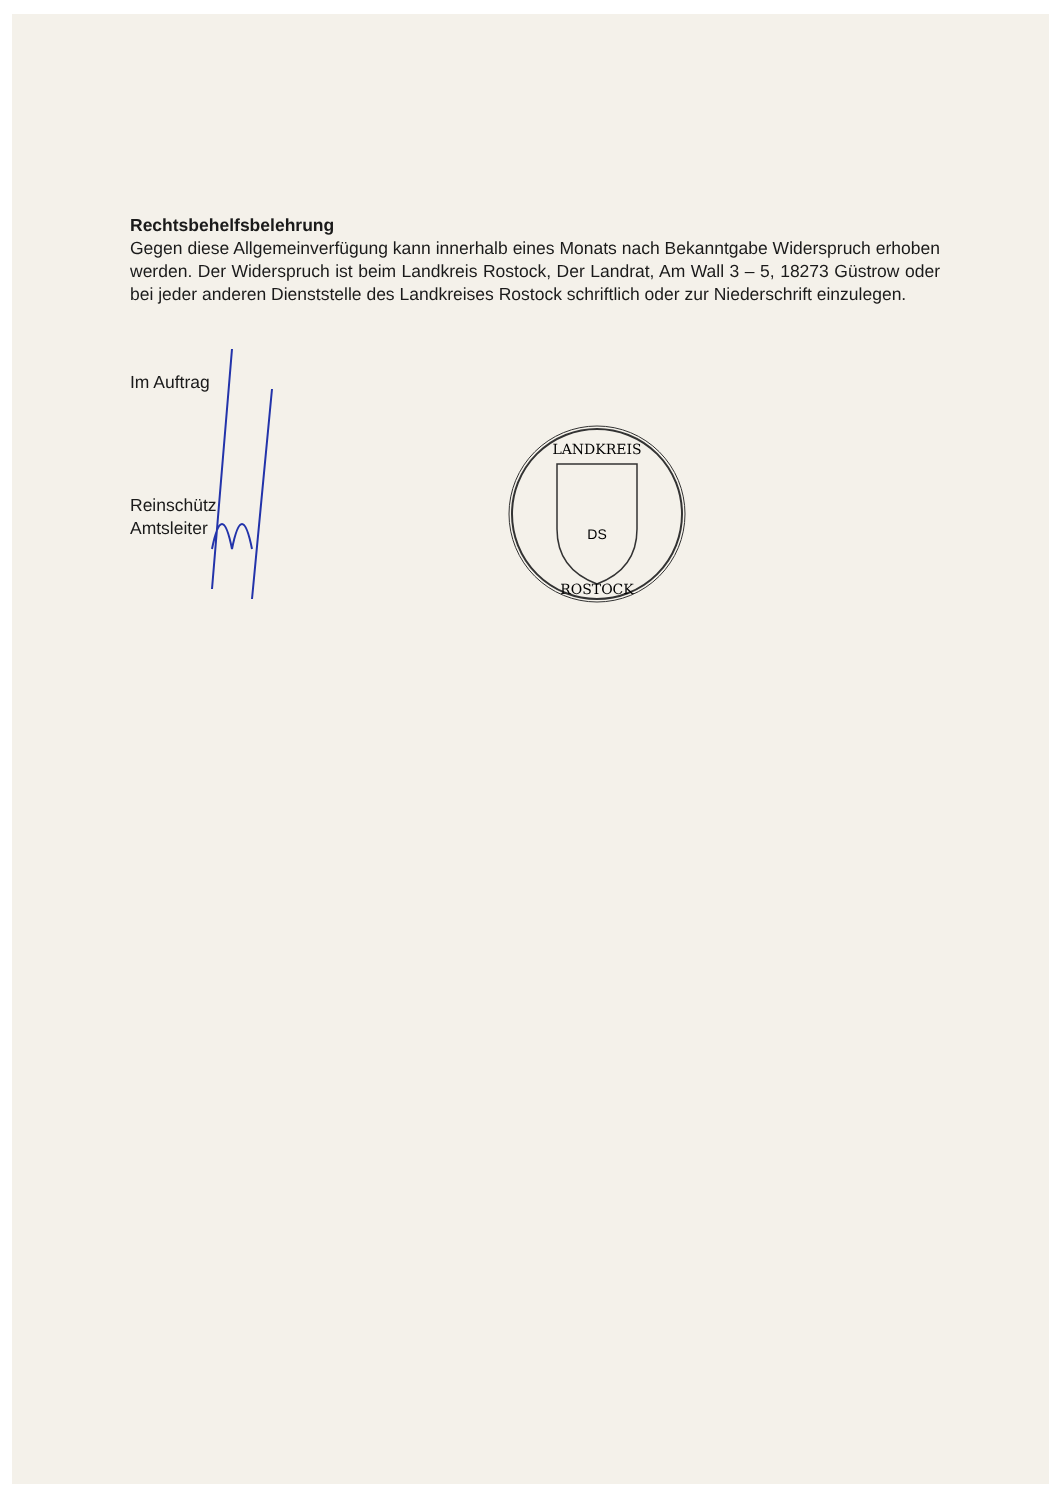Rechtsbehelfsbelehrung
Gegen diese Allgemeinverfügung kann innerhalb eines Monats nach Bekanntgabe Widerspruch erhoben werden. Der Widerspruch ist beim Landkreis Rostock, Der Landrat, Am Wall 3 – 5, 18273 Güstrow oder bei jeder anderen Dienststelle des Landkreises Rostock schriftlich oder zur Niederschrift einzulegen.
Im Auftrag
Reinschütz
Amtsleiter
LANDKREIS
ROSTOCK
DS